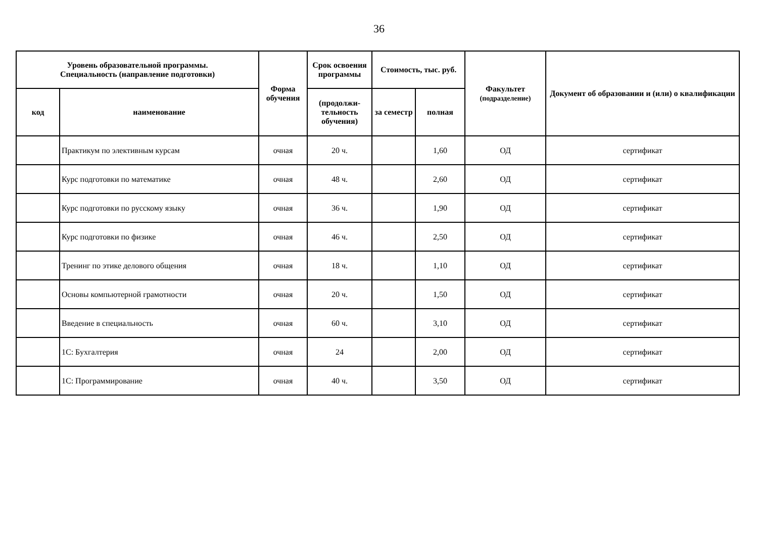36
| Уровень образовательной программы. Специальность (направление подготовки) | | Форма обучения | Срок освоения программы | Стоимость, тыс. руб. | | Факультет (подразделение) | Документ об образовании и (или) о квалификации |
| --- | --- | --- | --- | --- | --- | --- | --- |
| код | наименование | | (продолжи- тельность обучения) | за семестр | полная | | |
| | Практикум по элективным курсам | очная | 20 ч. | | 1,60 | ОД | сертификат |
| | Курс подготовки по математике | очная | 48 ч. | | 2,60 | ОД | сертификат |
| | Курс подготовки по русскому языку | очная | 36 ч. | | 1,90 | ОД | сертификат |
| | Курс подготовки по физике | очная | 46 ч. | | 2,50 | ОД | сертификат |
| | Тренинг по этике делового общения | очная | 18 ч. | | 1,10 | ОД | сертификат |
| | Основы компьютерной грамотности | очная | 20 ч. | | 1,50 | ОД | сертификат |
| | Введение в специальность | очная | 60 ч. | | 3,10 | ОД | сертификат |
| | 1С: Бухгалтерия | очная | 24 | | 2,00 | ОД | сертификат |
| | 1С: Программирование | очная | 40 ч. | | 3,50 | ОД | сертификат |